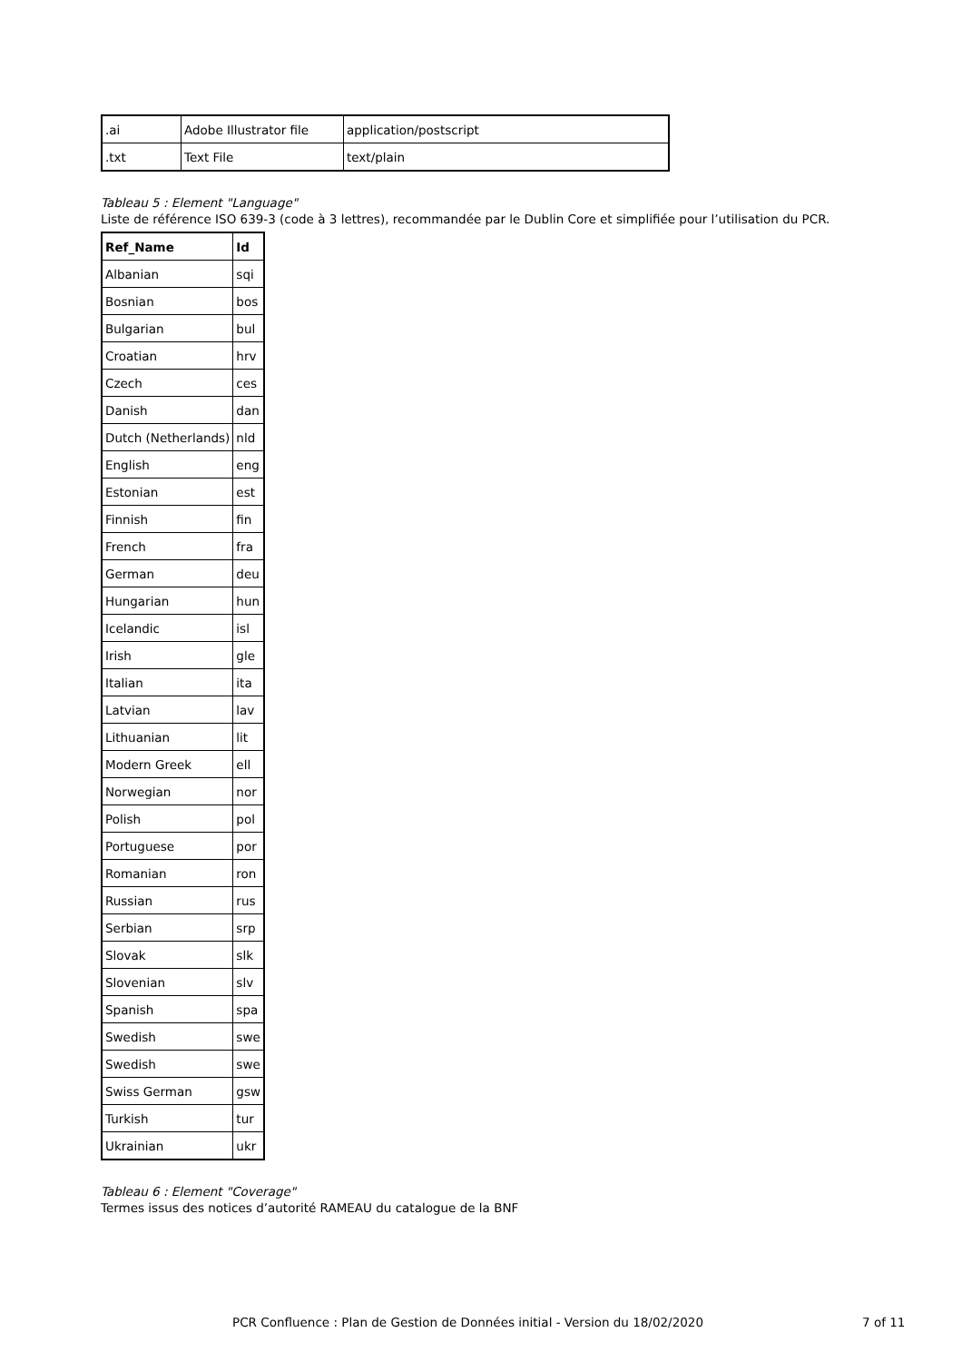| .ai | Adobe Illustrator file | application/postscript |
| .txt | Text File | text/plain |
Tableau 5 : Element "Language"
Liste de référence ISO 639-3 (code à 3 lettres), recommandée par le Dublin Core et simplifiée pour l’utilisation du PCR.
| Ref_Name | Id |
| --- | --- |
| Albanian | sqi |
| Bosnian | bos |
| Bulgarian | bul |
| Croatian | hrv |
| Czech | ces |
| Danish | dan |
| Dutch (Netherlands) | nld |
| English | eng |
| Estonian | est |
| Finnish | fin |
| French | fra |
| German | deu |
| Hungarian | hun |
| Icelandic | isl |
| Irish | gle |
| Italian | ita |
| Latvian | lav |
| Lithuanian | lit |
| Modern Greek | ell |
| Norwegian | nor |
| Polish | pol |
| Portuguese | por |
| Romanian | ron |
| Russian | rus |
| Serbian | srp |
| Slovak | slk |
| Slovenian | slv |
| Spanish | spa |
| Swedish | swe |
| Swedish | swe |
| Swiss German | gsw |
| Turkish | tur |
| Ukrainian | ukr |
Tableau 6 : Element "Coverage"
Termes issus des notices d’autorité RAMEAU du catalogue de la BNF
PCR Confluence : Plan de Gestion de Données initial - Version du 18/02/2020 7 of 11